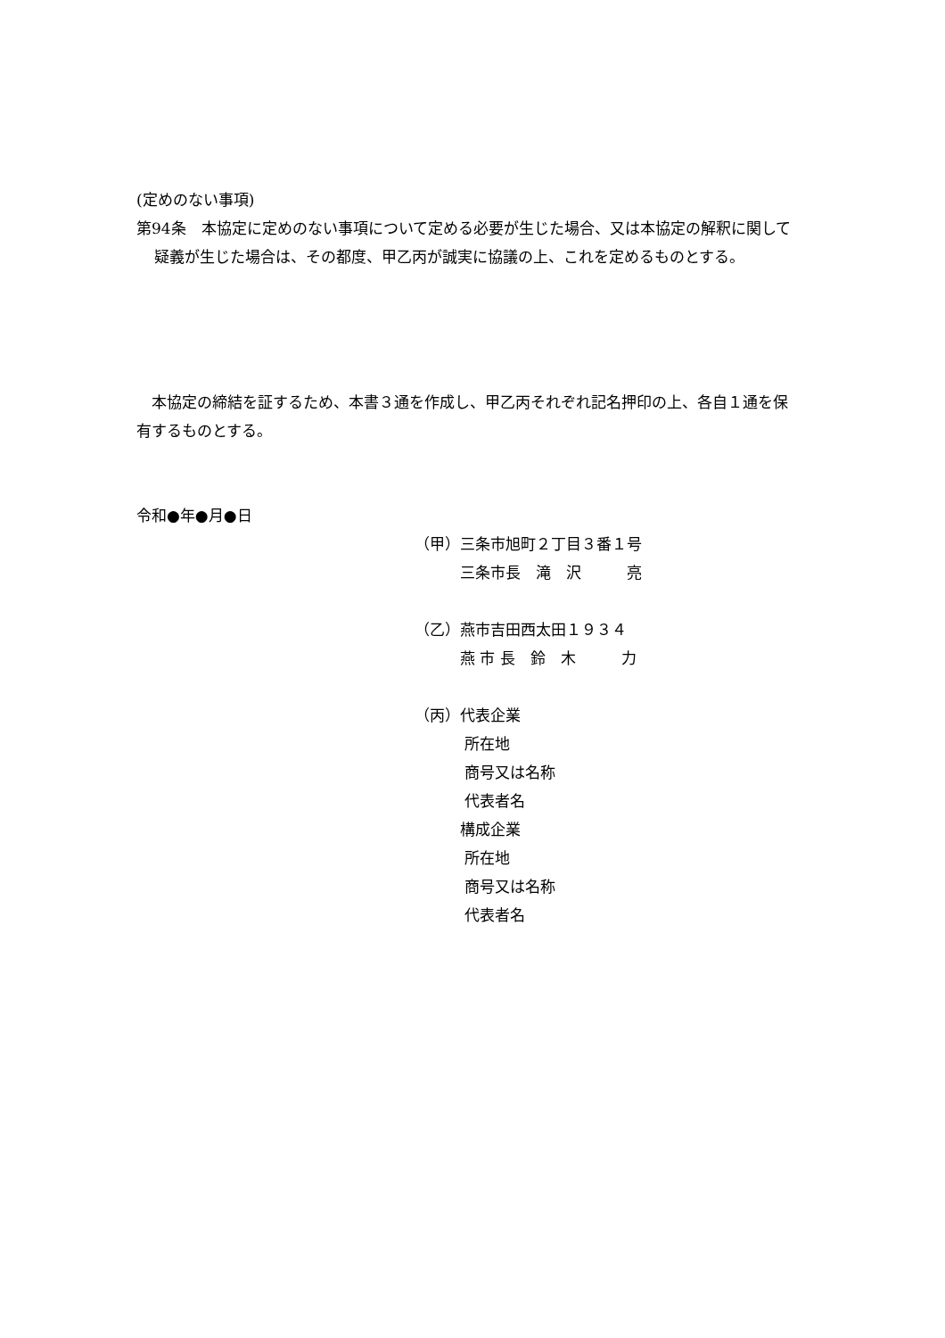(定めのない事項)
第94条　本協定に定めのない事項について定める必要が生じた場合、又は本協定の解釈に関して疑義が生じた場合は、その都度、甲乙丙が誠実に協議の上、これを定めるものとする。
　本協定の締結を証するため、本書３通を作成し、甲乙丙それぞれ記名押印の上、各自１通を保有するものとする。
令和●年●月●日
（甲）三条市旭町２丁目３番１号
　　　三条市長　滝　沢　　　亮
（乙）燕市吉田西太田１９３４
　　　燕 市 長　鈴　木　　　力
（丙）代表企業
　　　 所在地
　　　 商号又は名称
　　　 代表者名
　　　構成企業
　　　 所在地
　　　 商号又は名称
　　　 代表者名